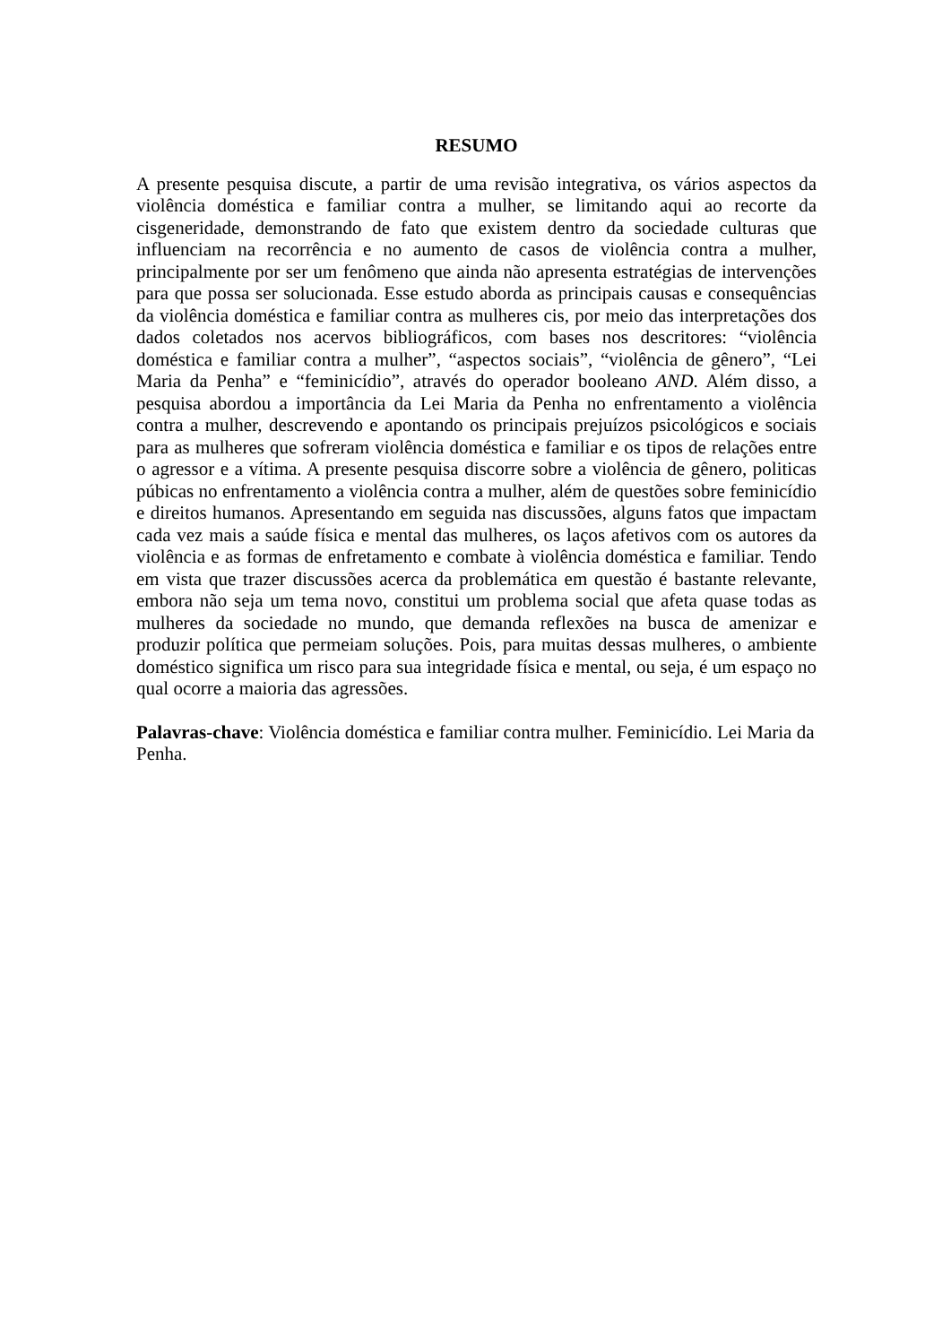RESUMO
A presente pesquisa discute, a partir de uma revisão integrativa, os vários aspectos da violência doméstica e familiar contra a mulher, se limitando aqui ao recorte da cisgeneridade, demonstrando de fato que existem dentro da sociedade culturas que influenciam na recorrência e no aumento de casos de violência contra a mulher, principalmente por ser um fenômeno que ainda não apresenta estratégias de intervenções para que possa ser solucionada. Esse estudo aborda as principais causas e consequências da violência doméstica e familiar contra as mulheres cis, por meio das interpretações dos dados coletados nos acervos bibliográficos, com bases nos descritores: “violência doméstica e familiar contra a mulher”, “aspectos sociais”, “violência de gênero”, “Lei Maria da Penha” e “feminicídio”, através do operador booleano AND. Além disso, a pesquisa abordou a importância da Lei Maria da Penha no enfrentamento a violência contra a mulher, descrevendo e apontando os principais prejuízos psicológicos e sociais para as mulheres que sofreram violência doméstica e familiar e os tipos de relações entre o agressor e a vítima. A presente pesquisa discorre sobre a violência de gênero, politicas púbicas no enfrentamento a violência contra a mulher, além de questões sobre feminicídio e direitos humanos. Apresentando em seguida nas discussões, alguns fatos que impactam cada vez mais a saúde física e mental das mulheres, os laços afetivos com os autores da violência e as formas de enfretamento e combate à violência doméstica e familiar. Tendo em vista que trazer discussões acerca da problemática em questão é bastante relevante, embora não seja um tema novo, constitui um problema social que afeta quase todas as mulheres da sociedade no mundo, que demanda reflexões na busca de amenizar e produzir política que permeiam soluções. Pois, para muitas dessas mulheres, o ambiente doméstico significa um risco para sua integridade física e mental, ou seja, é um espaço no qual ocorre a maioria das agressões.
Palavras-chave: Violência doméstica e familiar contra mulher. Feminicídio. Lei Maria da Penha.